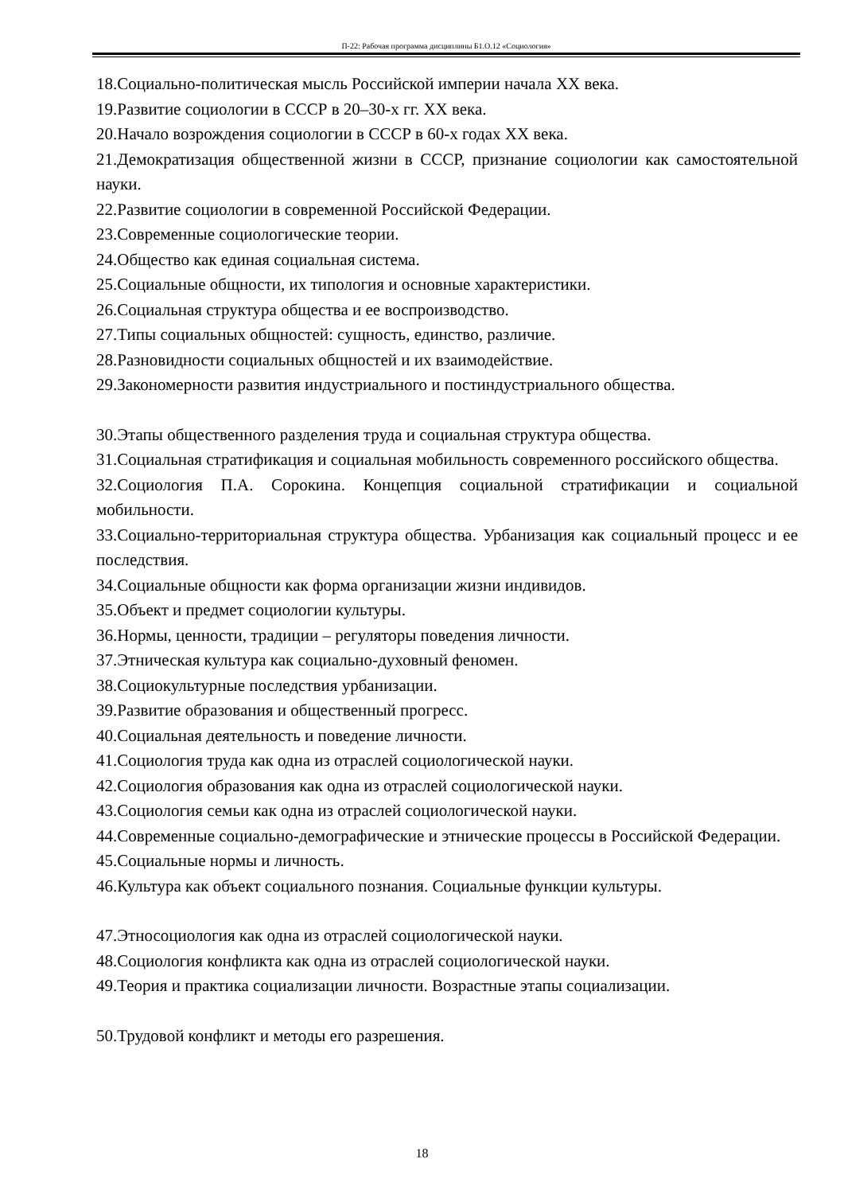П-22: Рабочая программа дисциплины Б1.О.12 «Социология»
18.Социально-политическая мысль Российской империи начала XX века.
19.Развитие социологии в СССР в 20–30-х гг. XX века.
20.Начало возрождения социологии в СССР в 60-х годах XX века.
21.Демократизация общественной жизни в СССР, признание социологии как самостоятельной науки.
22.Развитие социологии в современной Российской Федерации.
23.Современные социологические теории.
24.Общество как единая социальная система.
25.Социальные общности, их типология и основные характеристики.
26.Социальная структура общества и ее воспроизводство.
27.Типы социальных общностей: сущность, единство, различие.
28.Разновидности социальных общностей и их взаимодействие.
29.Закономерности развития индустриального и постиндустриального общества.
30.Этапы общественного разделения труда и социальная структура общества.
31.Социальная стратификация и социальная мобильность современного российского общества.
32.Социология П.А. Сорокина. Концепция социальной стратификации и социальной мобильности.
33.Социально-территориальная структура общества. Урбанизация как социальный процесс и ее последствия.
34.Социальные общности как форма организации жизни индивидов.
35.Объект и предмет социологии культуры.
36.Нормы, ценности, традиции – регуляторы поведения личности.
37.Этническая культура как социально-духовный феномен.
38.Социокультурные последствия урбанизации.
39.Развитие образования и общественный прогресс.
40.Социальная деятельность и поведение личности.
41.Социология труда как одна из отраслей социологической науки.
42.Социология образования как одна из отраслей социологической науки.
43.Социология семьи как одна из отраслей социологической науки.
44.Современные социально-демографические и этнические процессы в Российской Федерации.
45.Социальные нормы и личность.
46.Культура как объект социального познания. Социальные функции культуры.
47.Этносоциология как одна из отраслей социологической науки.
48.Социология конфликта как одна из отраслей социологической науки.
49.Теория и практика социализации личности. Возрастные этапы социализации.
50.Трудовой конфликт и методы его разрешения.
18